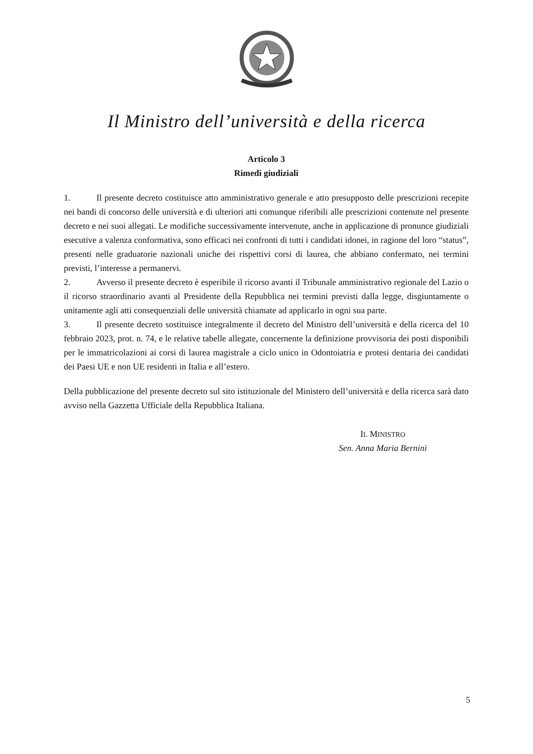Il Ministro dell’università e della ricerca
Articolo 3
Rimedi giudiziali
1. Il presente decreto costituisce atto amministrativo generale e atto presupposto delle prescrizioni recepite nei bandi di concorso delle università e di ulteriori atti comunque riferibili alle prescrizioni contenute nel presente decreto e nei suoi allegati. Le modifiche successivamente intervenute, anche in applicazione di pronunce giudiziali esecutive a valenza conformativa, sono efficaci nei confronti di tutti i candidati idonei, in ragione del loro “status”, presenti nelle graduatorie nazionali uniche dei rispettivi corsi di laurea, che abbiano confermato, nei termini previsti, l’interesse a permanervi.
2. Avverso il presente decreto è esperibile il ricorso avanti il Tribunale amministrativo regionale del Lazio o il ricorso straordinario avanti al Presidente della Repubblica nei termini previsti dalla legge, disgiuntamente o unitamente agli atti consequenziali delle università chiamate ad applicarlo in ogni sua parte.
3. Il presente decreto sostituisce integralmente il decreto del Ministro dell’università e della ricerca del 10 febbraio 2023, prot. n. 74, e le relative tabelle allegate, concernente la definizione provvisoria dei posti disponibili per le immatricolazioni ai corsi di laurea magistrale a ciclo unico in Odontoiatria e protesi dentaria dei candidati dei Paesi UE e non UE residenti in Italia e all’estero.
Della pubblicazione del presente decreto sul sito istituzionale del Ministero dell’università e della ricerca sarà dato avviso nella Gazzetta Ufficiale della Repubblica Italiana.
IL MINISTRO
Sen. Anna Maria Bernini
5